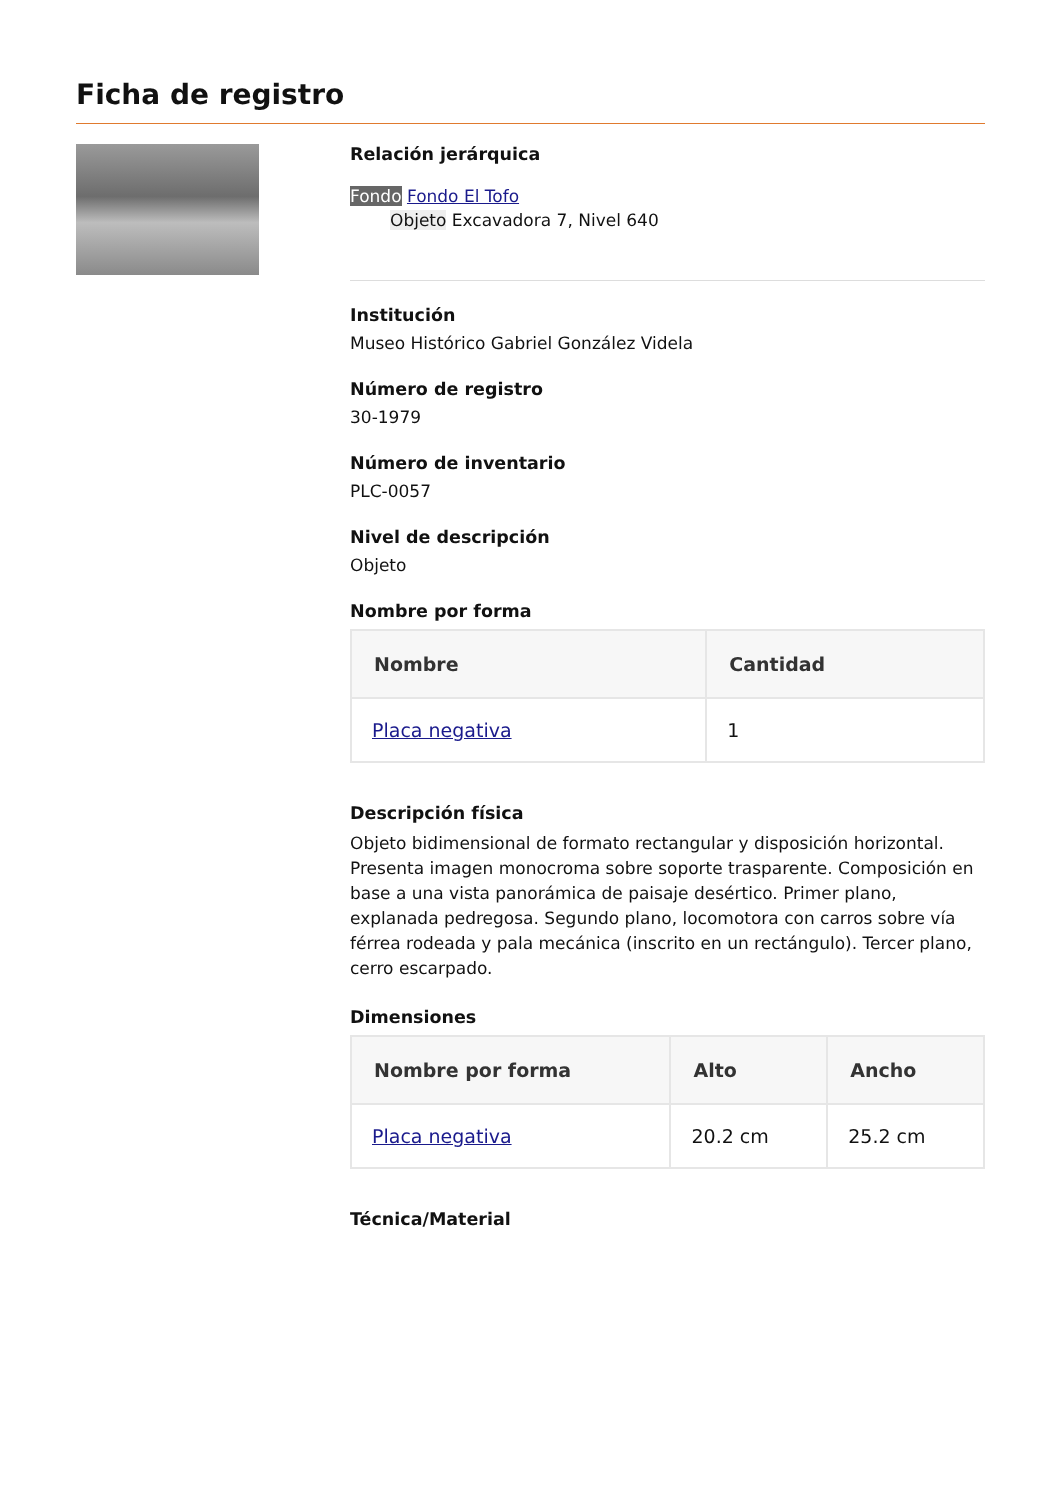Ficha de registro
Relación jerárquica
Fondo Fondo El Tofo
Objeto Excavadora 7, Nivel 640
Institución
Museo Histórico Gabriel González Videla
Número de registro
30-1979
Número de inventario
PLC-0057
Nivel de descripción
Objeto
Nombre por forma
| Nombre | Cantidad |
| --- | --- |
| Placa negativa | 1 |
Descripción física
Objeto bidimensional de formato rectangular y disposición horizontal. Presenta imagen monocroma sobre soporte trasparente. Composición en base a una vista panorámica de paisaje desértico. Primer plano, explanada pedregosa. Segundo plano, locomotora con carros sobre vía férrea rodeada y pala mecánica (inscrito en un rectángulo). Tercer plano, cerro escarpado.
Dimensiones
| Nombre por forma | Alto | Ancho |
| --- | --- | --- |
| Placa negativa | 20.2 cm | 25.2 cm |
Técnica/Material